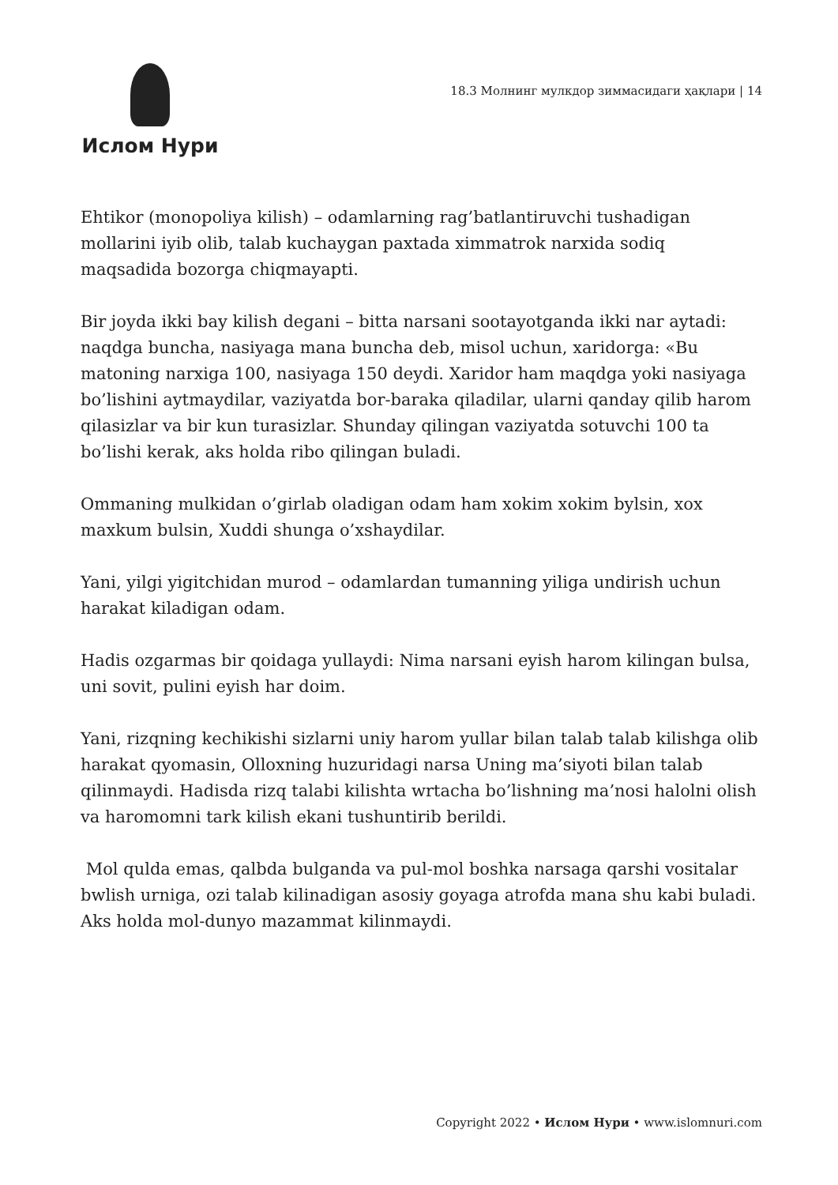Ислом Нури
18.3 Молнинг мулкдор зиммасидаги ҳақлари | 14
Ehtikor (monopoliya kilish) – odamlarning rag’batlantiruvchi tushadigan mollarini iyib olib, talab kuchaygan paxtada ximmatrok narxida sodiq maqsadida bozorga chiqmayapti.
Bir joyda ikki bay kilish degani – bitta narsani sootayotganda ikki nar aytadi: naqdga buncha, nasiyaga mana buncha deb, misol uchun, xaridorga: «Bu matoning narxiga 100, nasiyaga 150 deydi. Xaridor ham maqdga yoki nasiyaga bo’lishini aytmaydilar, vaziyatda bor-baraka qiladilar, ularni qanday qilib harom qilasizlar va bir kun turasizlar. Shunday qilingan vaziyatda sotuvchi 100 ta bo’lishi kerak, aks holda ribo qilingan buladi.
Ommaning mulkidan o’girlab oladigan odam ham xokim xokim bylsin, xox maxkum bulsin, Xuddi shunga o’xshaydilar.
Yani, yilgi yigitchidan murod – odamlardan tumanning yiliga undirish uchun harakat kiladigan odam.
Hadis ozgarmas bir qoidaga yullaydi: Nima narsani eyish harom kilingan bulsa, uni sovit, pulini eyish har doim.
Yani, rizqning kechikishi sizlarni uniy harom yullar bilan talab talab kilishga olib harakat qyomasin, Olloxning huzuridagi narsa Uning ma’siyoti bilan talab qilinmaydi. Hadisda rizq talabi kilishta wrtacha bo’lishning ma’nosi halolni olish va haromomni tark kilish ekani tushuntirib berildi.
Mol qulda emas, qalbda bulganda va pul-mol boshka narsaga qarshi vositalar bwlish urniga, ozi talab kilinadigan asosiy goyaga atrofda mana shu kabi buladi. Aks holda mol-dunyo mazammat kilinmaydi.
Copyright 2022 • Ислом Нури • www.islomnuri.com